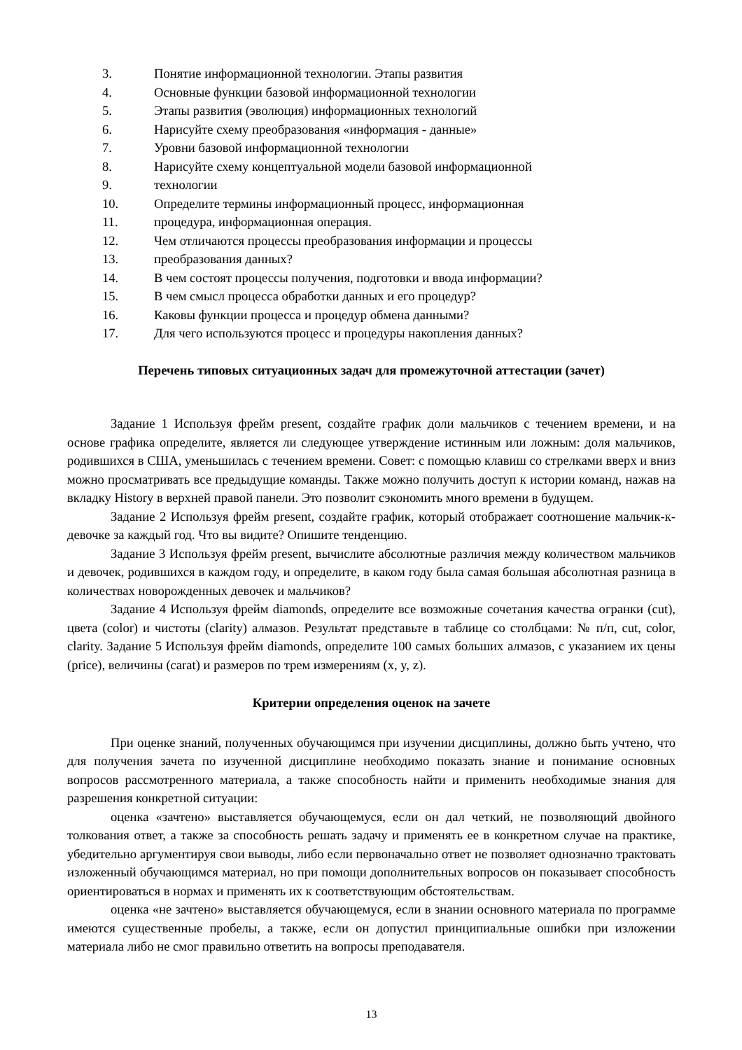3. Понятие информационной технологии. Этапы развития
4. Основные функции базовой информационной технологии
5. Этапы развития (эволюция) информационных технологий
6. Нарисуйте схему преобразования «информация - данные»
7. Уровни базовой информационной технологии
8. Нарисуйте схему концептуальной модели базовой информационной
9. технологии
10. Определите термины информационный процесс, информационная
11. процедура, информационная операция.
12. Чем отличаются процессы преобразования информации и процессы
13. преобразования данных?
14. В чем состоят процессы получения, подготовки и ввода информации?
15. В чем смысл процесса обработки данных и его процедур?
16. Каковы функции процесса и процедур обмена данными?
17. Для чего используются процесс и процедуры накопления данных?
Перечень типовых ситуационных задач для промежуточной аттестации (зачет)
Задание 1 Используя фрейм present, создайте график доли мальчиков с течением времени, и на основе графика определите, является ли следующее утверждение истинным или ложным: доля мальчиков, родившихся в США, уменьшилась с течением времени. Совет: с помощью клавиш со стрелками вверх и вниз можно просматривать все предыдущие команды. Также можно получить доступ к истории команд, нажав на вкладку History в верхней правой панели. Это позволит сэкономить много времени в будущем.
Задание 2 Используя фрейм present, создайте график, который отображает соотношение мальчик-к-девочке за каждый год. Что вы видите? Опишите тенденцию.
Задание 3 Используя фрейм present, вычислите абсолютные различия между количеством мальчиков и девочек, родившихся в каждом году, и определите, в каком году была самая большая абсолютная разница в количествах новорожденных девочек и мальчиков?
Задание 4 Используя фрейм diamonds, определите все возможные сочетания качества огранки (cut), цвета (color) и чистоты (clarity) алмазов. Результат представьте в таблице со столбцами: № п/п, cut, color, clarity. Задание 5 Используя фрейм diamonds, определите 100 самых больших алмазов, с указанием их цены (price), величины (carat) и размеров по трем измерениям (x, y, z).
Критерии определения оценок на зачете
При оценке знаний, полученных обучающимся при изучении дисциплины, должно быть учтено, что для получения зачета по изученной дисциплине необходимо показать знание и понимание основных вопросов рассмотренного материала, а также способность найти и применить необходимые знания для разрешения конкретной ситуации:
оценка «зачтено» выставляется обучающемуся, если он дал четкий, не позволяющий двойного толкования ответ, а также за способность решать задачу и применять ее в конкретном случае на практике, убедительно аргументируя свои выводы, либо если первоначально ответ не позволяет однозначно трактовать изложенный обучающимся материал, но при помощи дополнительных вопросов он показывает способность ориентироваться в нормах и применять их к соответствующим обстоятельствам.
оценка «не зачтено» выставляется обучающемуся, если в знании основного материала по программе имеются существенные пробелы, а также, если он допустил принципиальные ошибки при изложении материала либо не смог правильно ответить на вопросы преподавателя.
13